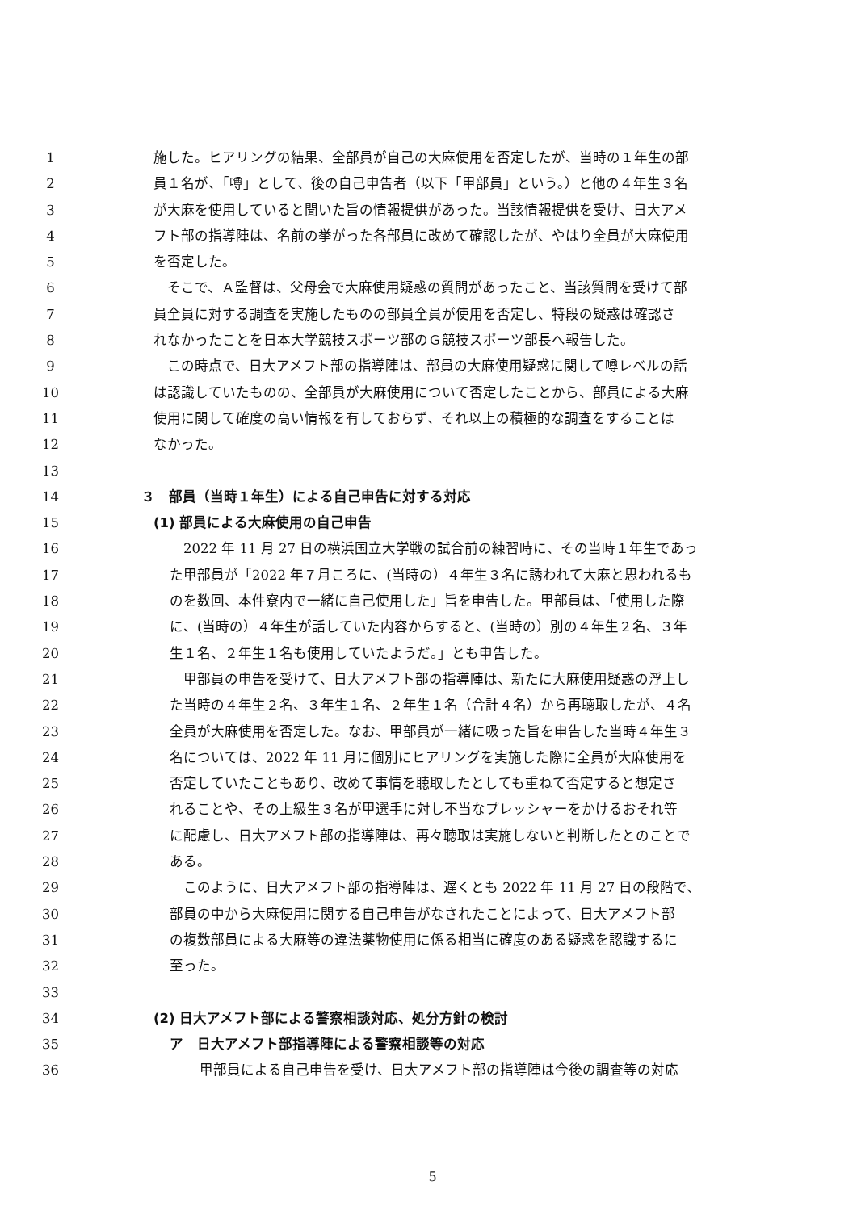1 施した。ヒアリングの結果、全部員が自己の大麻使用を否定したが、当時の１年生の部
2 員１名が、「噂」として、後の自己申告者（以下「甲部員」という。）と他の４年生３名
3 が大麻を使用していると聞いた旨の情報提供があった。当該情報提供を受け、日大アメ
4 フト部の指導陣は、名前の挙がった各部員に改めて確認したが、やはり全員が大麻使用
5 を否定した。
6　そこで、Ａ監督は、父母会で大麻使用疑惑の質問があったこと、当該質問を受けて部
7 員全員に対する調査を実施したものの部員全員が使用を否定し、特段の疑惑は確認さ
8 れなかったことを日本大学競技スポーツ部のＧ競技スポーツ部長へ報告した。
9　この時点で、日大アメフト部の指導陣は、部員の大麻使用疑惑に関して噂レベルの話
10 は認識していたものの、全部員が大麻使用について否定したことから、部員による大麻
11 使用に関して確度の高い情報を有しておらず、それ以上の積極的な調査をすることは
12 なかった。
13
14 ３　部員（当時１年生）による自己申告に対する対応
15 (1) 部員による大麻使用の自己申告
16　2022 年 11 月 27 日の横浜国立大学戦の試合前の練習時に、その当時１年生であっ
17 た甲部員が「2022 年７月ころに、(当時の）４年生３名に誘われて大麻と思われるも
18 のを数回、本件寮内で一緒に自己使用した」旨を申告した。甲部員は、「使用した際
19 に、(当時の）４年生が話していた内容からすると、(当時の）別の４年生２名、３年
20 生１名、２年生１名も使用していたようだ。」とも申告した。
21　甲部員の申告を受けて、日大アメフト部の指導陣は、新たに大麻使用疑惑の浮上し
22 た当時の４年生２名、３年生１名、２年生１名（合計４名）から再聴取したが、４名
23 全員が大麻使用を否定した。なお、甲部員が一緒に吸った旨を申告した当時４年生３
24 名については、2022 年 11 月に個別にヒアリングを実施した際に全員が大麻使用を
25 否定していたこともあり、改めて事情を聴取したとしても重ねて否定すると想定さ
26 れることや、その上級生３名が甲選手に対し不当なプレッシャーをかけるおそれ等
27 に配慮し、日大アメフト部の指導陣は、再々聴取は実施しないと判断したとのことで
28 ある。
29　このように、日大アメフト部の指導陣は、遅くとも 2022 年 11 月 27 日の段階で、
30 部員の中から大麻使用に関する自己申告がなされたことによって、日大アメフト部
31 の複数部員による大麻等の違法薬物使用に係る相当に確度のある疑惑を認識するに
32 至った。
33
34 (2) 日大アメフト部による警察相談対応、処分方針の検討
35 ア　日大アメフト部指導陣による警察相談等の対応
36　甲部員による自己申告を受け、日大アメフト部の指導陣は今後の調査等の対応
5